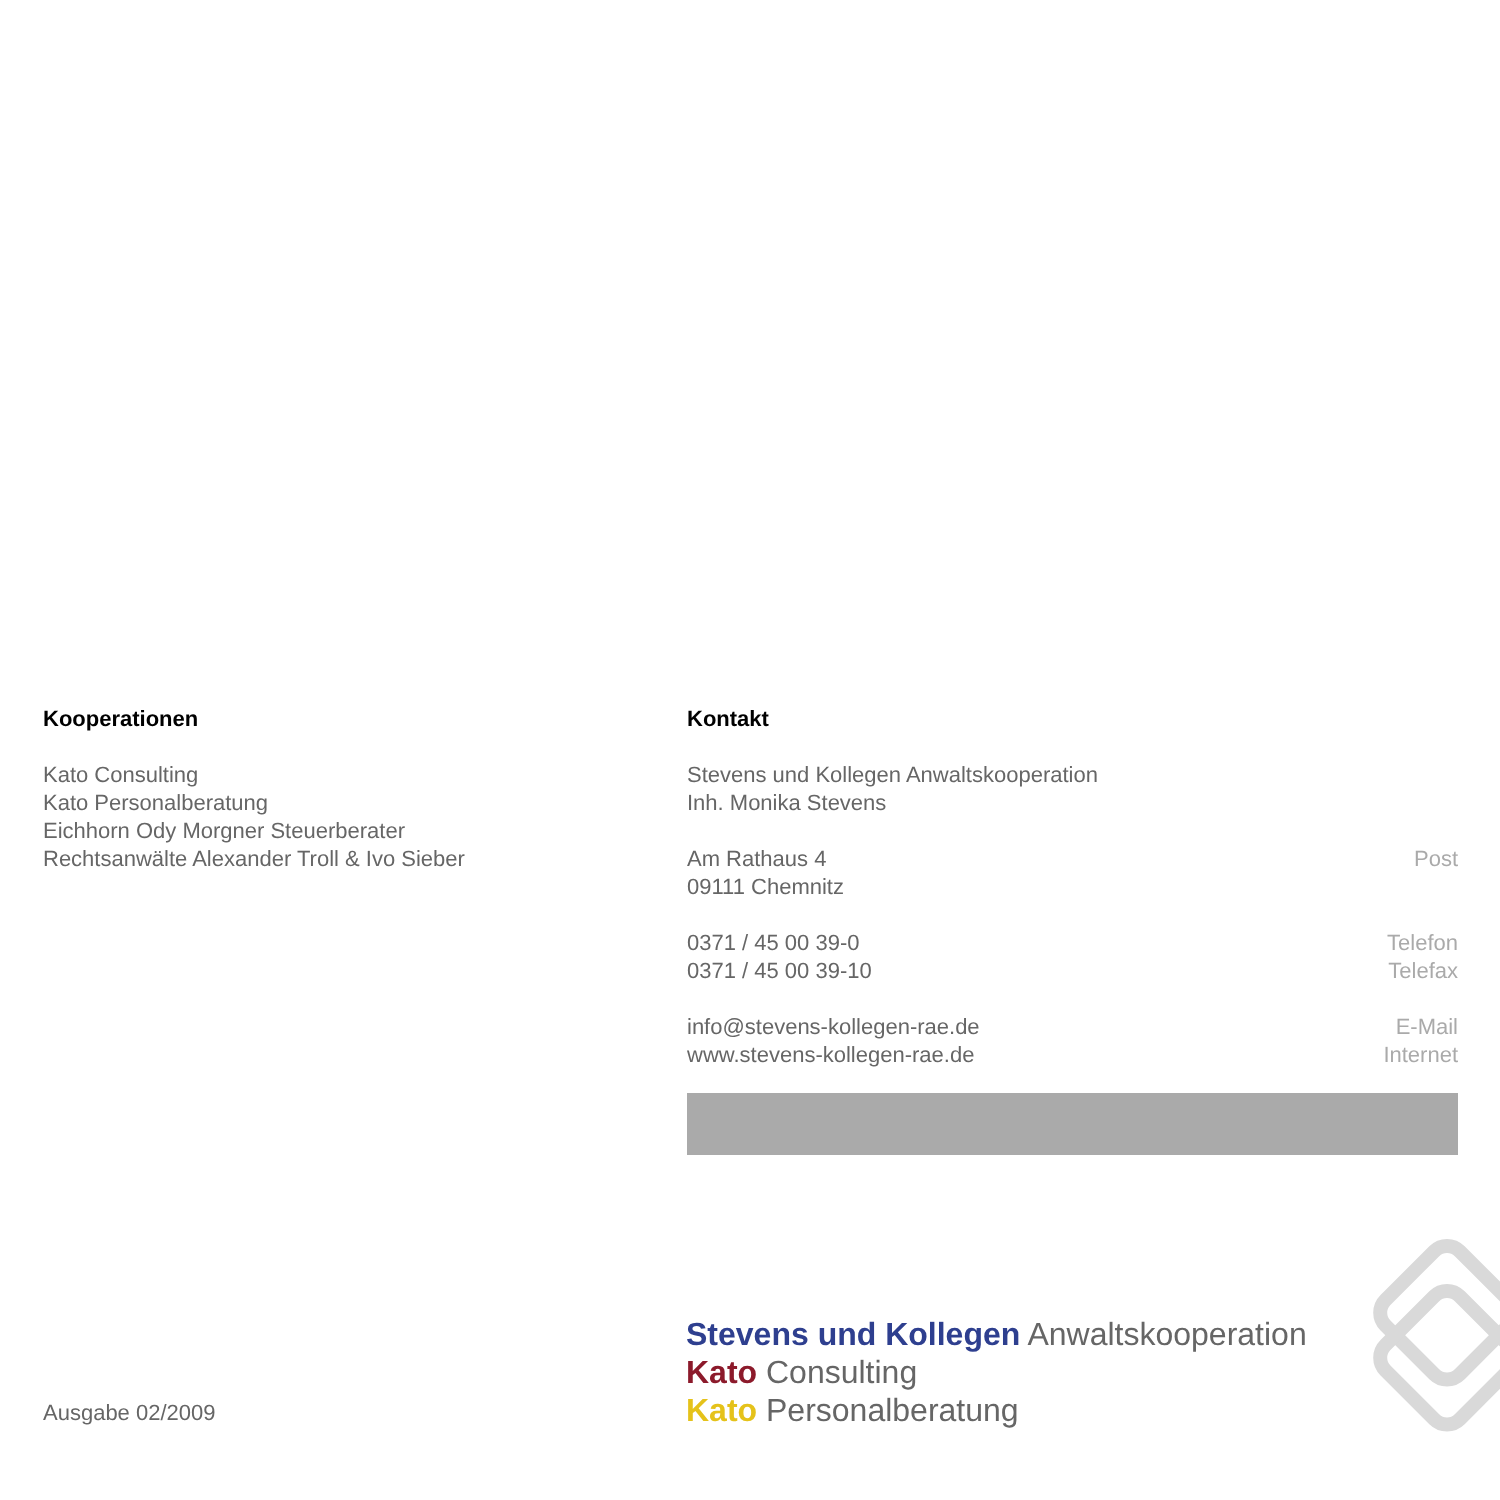Kooperationen
Kato Consulting
Kato Personalberatung
Eichhorn Ody Morgner Steuerberater
Rechtsanwälte Alexander Troll & Ivo Sieber
Kontakt
Stevens und Kollegen Anwaltskooperation
Inh. Monika Stevens
Am Rathaus 4
09111 Chemnitz
Post
0371 / 45 00 39-0
0371 / 45 00 39-10
Telefon
Telefax
info@stevens-kollegen-rae.de
www.stevens-kollegen-rae.de
E-Mail
Internet
Ausgabe 02/2009
Stevens und Kollegen Anwaltskooperation
Kato Consulting
Kato Personalberatung